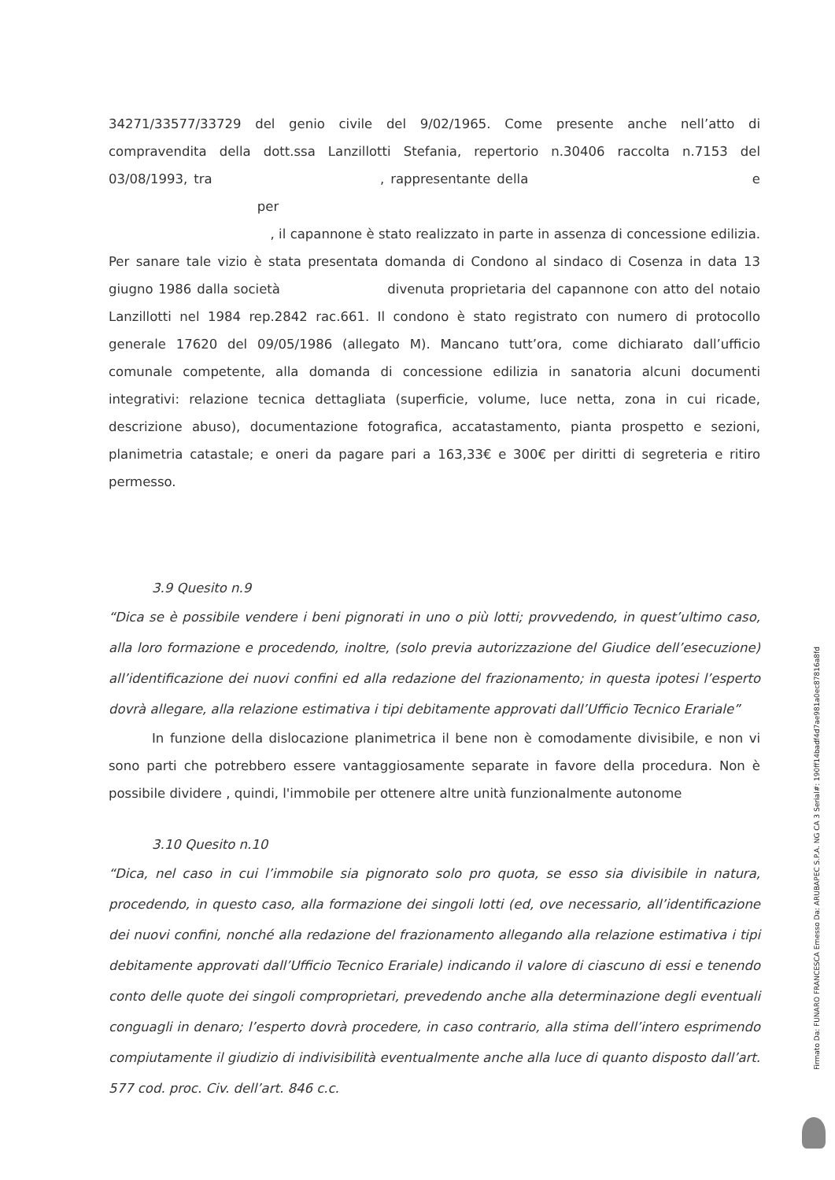34271/33577/33729 del genio civile del 9/02/1965. Come presente anche nell’atto di compravendita della dott.ssa Lanzillotti Stefania, repertorio n.30406 raccolta n.7153 del 03/08/1993, tra , rappresentante della e per
, il capannone è stato realizzato in parte in assenza di concessione edilizia. Per sanare tale vizio è stata presentata domanda di Condono al sindaco di Cosenza in data 13 giugno 1986 dalla società divenuta proprietaria del capannone con atto del notaio Lanzillotti nel 1984 rep.2842 rac.661. Il condono è stato registrato con numero di protocollo generale 17620 del 09/05/1986 (allegato M). Mancano tutt’ora, come dichiarato dall’ufficio comunale competente, alla domanda di concessione edilizia in sanatoria alcuni documenti integrativi: relazione tecnica dettagliata (superficie, volume, luce netta, zona in cui ricade, descrizione abuso), documentazione fotografica, accatastamento, pianta prospetto e sezioni, planimetria catastale; e oneri da pagare pari a 163,33€ e 300€ per diritti di segreteria e ritiro permesso.
3.9 Quesito n.9
“Dica se è possibile vendere i beni pignorati in uno o più lotti; provvedendo, in quest’ultimo caso, alla loro formazione e procedendo, inoltre, (solo previa autorizzazione del Giudice dell’esecuzione) all’identificazione dei nuovi confini ed alla redazione del frazionamento; in questa ipotesi l’esperto dovrà allegare, alla relazione estimativa i tipi debitamente approvati dall’Ufficio Tecnico Erariale”
In funzione della dislocazione planimetrica il bene non è comodamente divisibile, e non vi sono parti che potrebbero essere vantaggiosamente separate in favore della procedura. Non è possibile dividere , quindi, l'immobile per ottenere altre unità funzionalmente autonome
3.10 Quesito n.10
“Dica, nel caso in cui l’immobile sia pignorato solo pro quota, se esso sia divisibile in natura, procedendo, in questo caso, alla formazione dei singoli lotti (ed, ove necessario, all’identificazione dei nuovi confini, nonché alla redazione del frazionamento allegando alla relazione estimativa i tipi debitamente approvati dall’Ufficio Tecnico Erariale) indicando il valore di ciascuno di essi e tenendo conto delle quote dei singoli comproprietari, prevedendo anche alla determinazione degli eventuali conguagli in denaro; l’esperto dovrà procedere, in caso contrario, alla stima dell’intero esprimendo compiutamente il giudizio di indivisibilità eventualmente anche alla luce di quanto disposto dall’art. 577 cod. proc. Civ. dell’art. 846 c.c.
Firmato Da: FUNARO FRANCESCA Emesso Da: ARUBAPEC S.P.A. NG CA 3 Serial#: 190ff14badf4d7ae981a0ec87816a8fd